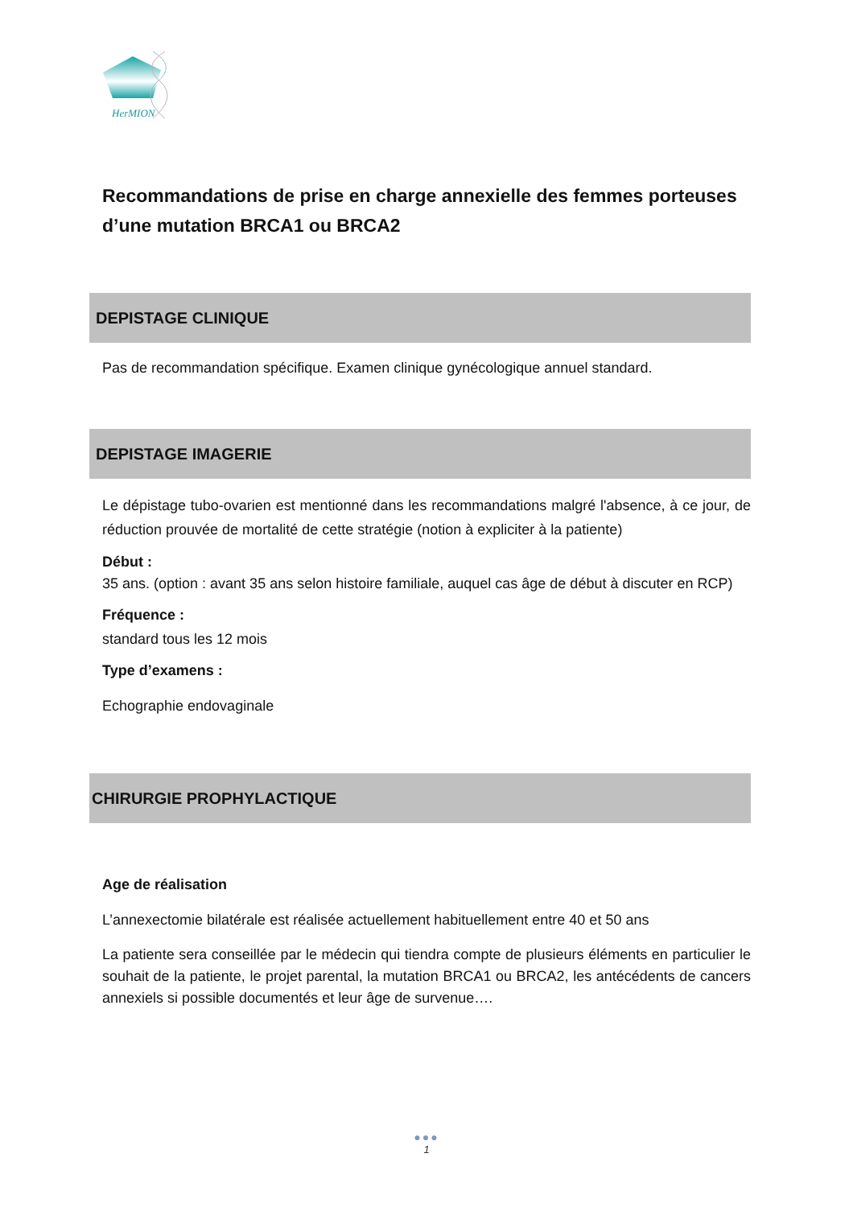HerMION
Recommandations de prise en charge annexielle des femmes porteuses d’une mutation BRCA1 ou BRCA2
DEPISTAGE CLINIQUE
Pas de recommandation spécifique. Examen clinique gynécologique annuel standard.
DEPISTAGE IMAGERIE
Le dépistage tubo-ovarien est mentionné dans les recommandations malgré l'absence, à ce jour, de réduction prouvée de mortalité de cette stratégie (notion à expliciter à la patiente)
Début :
35 ans. (option : avant 35 ans selon histoire familiale, auquel cas âge de début à discuter en RCP)
Fréquence :
standard tous les 12 mois
Type d’examens :
Echographie endovaginale
CHIRURGIE PROPHYLACTIQUE
Age de réalisation
L’annexectomie bilatérale est réalisée actuellement habituellement entre 40 et 50 ans
La patiente sera conseillée par le médecin qui tiendra compte de plusieurs éléments en particulier le souhait de la patiente, le projet parental, la mutation BRCA1 ou BRCA2, les antécédents de cancers annexiels si possible documentés et leur âge de survenue….
●●●
1